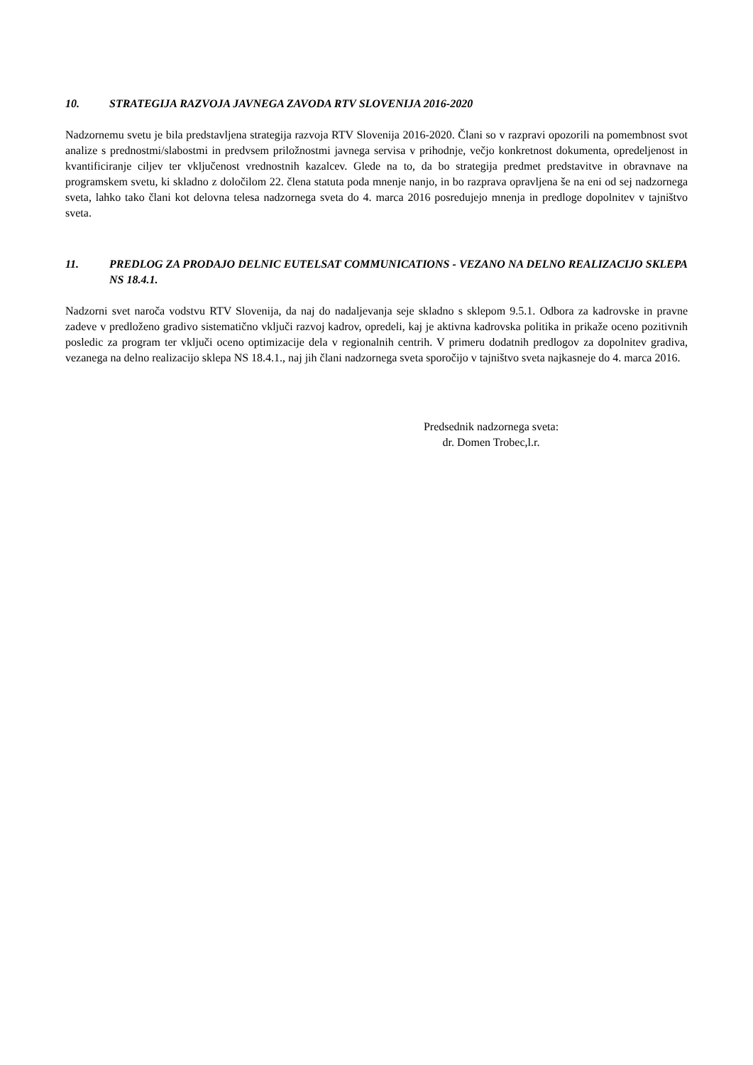10. STRATEGIJA RAZVOJA JAVNEGA ZAVODA RTV SLOVENIJA 2016-2020
Nadzornemu svetu je bila predstavljena strategija razvoja RTV Slovenija 2016-2020. Člani so v razpravi opozorili na pomembnost svot analize s prednostmi/slabostmi in predvsem priložnostmi javnega servisa v prihodnje, večjo konkretnost dokumenta, opredeljenost in kvantificiranje ciljev ter vključenost vrednostnih kazalcev. Glede na to, da bo strategija predmet predstavitve in obravnave na programskem svetu, ki skladno z določilom 22. člena statuta poda mnenje nanjo, in bo razprava opravljena še na eni od sej nadzornega sveta, lahko tako člani kot delovna telesa nadzornega sveta do 4. marca 2016 posredujejo mnenja in predloge dopolnitev v tajništvo sveta.
11. PREDLOG ZA PRODAJO DELNIC EUTELSAT COMMUNICATIONS - VEZANO NA DELNO REALIZACIJO SKLEPA NS 18.4.1.
Nadzorni svet naroča vodstvu RTV Slovenija, da naj do nadaljevanja seje skladno s sklepom 9.5.1. Odbora za kadrovske in pravne zadeve v predloženo gradivo sistematično vključi razvoj kadrov, opredeli, kaj je aktivna kadrovska politika in prikaže oceno pozitivnih posledic za program ter vključi oceno optimizacije dela v regionalnih centrih. V primeru dodatnih predlogov za dopolnitev gradiva, vezanega na delno realizacijo sklepa NS 18.4.1., naj jih člani nadzornega sveta sporočijo v tajništvo sveta najkasneje do 4. marca 2016.
Predsednik nadzornega sveta:
dr. Domen Trobec,l.r.